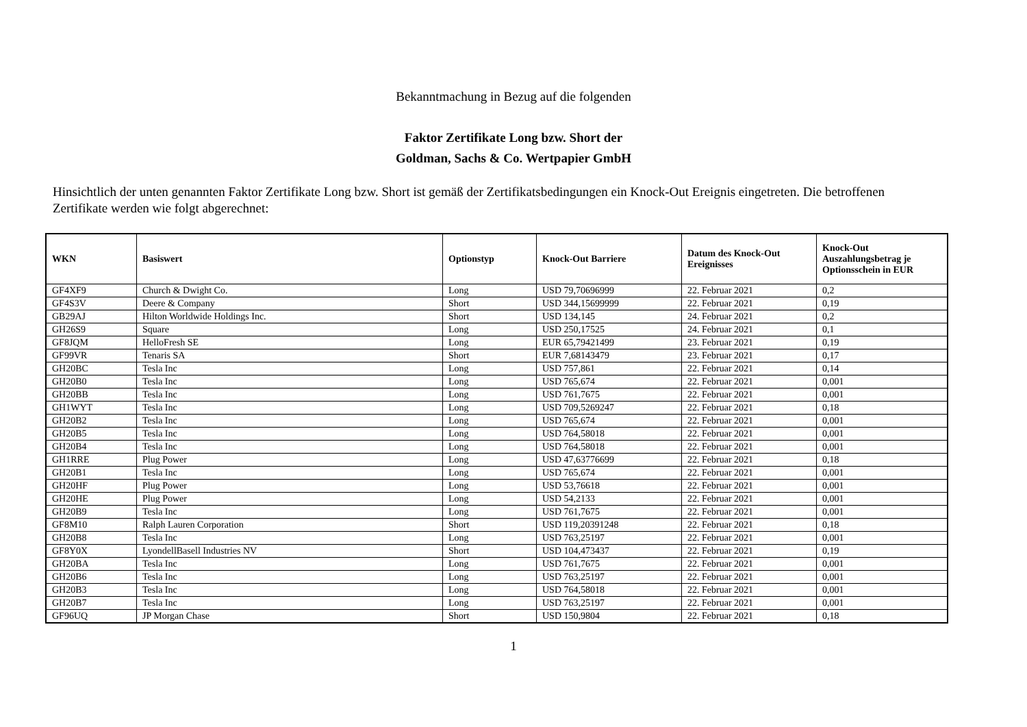Bekanntmachung in Bezug auf die folgenden
Faktor Zertifikate Long bzw. Short der
Goldman, Sachs & Co. Wertpapier GmbH
Hinsichtlich der unten genannten Faktor Zertifikate Long bzw. Short ist gemäß der Zertifikatsbedingungen ein Knock-Out Ereignis eingetreten. Die betroffenen Zertifikate werden wie folgt abgerechnet:
| WKN | Basiswert | Optionstyp | Knock-Out Barriere | Datum des Knock-Out Ereignisses | Knock-Out Auszahlungsbetrag je Optionsschein in EUR |
| --- | --- | --- | --- | --- | --- |
| GF4XF9 | Church & Dwight Co. | Long | USD 79,70696999 | 22. Februar 2021 | 0,2 |
| GF4S3V | Deere & Company | Short | USD 344,15699999 | 22. Februar 2021 | 0,19 |
| GB29AJ | Hilton Worldwide Holdings Inc. | Short | USD 134,145 | 24. Februar 2021 | 0,2 |
| GH26S9 | Square | Long | USD 250,17525 | 24. Februar 2021 | 0,1 |
| GF8JQM | HelloFresh SE | Long | EUR 65,79421499 | 23. Februar 2021 | 0,19 |
| GF99VR | Tenaris SA | Short | EUR 7,68143479 | 23. Februar 2021 | 0,17 |
| GH20BC | Tesla Inc | Long | USD 757,861 | 22. Februar 2021 | 0,14 |
| GH20B0 | Tesla Inc | Long | USD 765,674 | 22. Februar 2021 | 0,001 |
| GH20BB | Tesla Inc | Long | USD 761,7675 | 22. Februar 2021 | 0,001 |
| GH1WYT | Tesla Inc | Long | USD 709,5269247 | 22. Februar 2021 | 0,18 |
| GH20B2 | Tesla Inc | Long | USD 765,674 | 22. Februar 2021 | 0,001 |
| GH20B5 | Tesla Inc | Long | USD 764,58018 | 22. Februar 2021 | 0,001 |
| GH20B4 | Tesla Inc | Long | USD 764,58018 | 22. Februar 2021 | 0,001 |
| GH1RRE | Plug Power | Long | USD 47,63776699 | 22. Februar 2021 | 0,18 |
| GH20B1 | Tesla Inc | Long | USD 765,674 | 22. Februar 2021 | 0,001 |
| GH20HF | Plug Power | Long | USD 53,76618 | 22. Februar 2021 | 0,001 |
| GH20HE | Plug Power | Long | USD 54,2133 | 22. Februar 2021 | 0,001 |
| GH20B9 | Tesla Inc | Long | USD 761,7675 | 22. Februar 2021 | 0,001 |
| GF8M10 | Ralph Lauren Corporation | Short | USD 119,20391248 | 22. Februar 2021 | 0,18 |
| GH20B8 | Tesla Inc | Long | USD 763,25197 | 22. Februar 2021 | 0,001 |
| GF8Y0X | LyondellBasell Industries NV | Short | USD 104,473437 | 22. Februar 2021 | 0,19 |
| GH20BA | Tesla Inc | Long | USD 761,7675 | 22. Februar 2021 | 0,001 |
| GH20B6 | Tesla Inc | Long | USD 763,25197 | 22. Februar 2021 | 0,001 |
| GH20B3 | Tesla Inc | Long | USD 764,58018 | 22. Februar 2021 | 0,001 |
| GH20B7 | Tesla Inc | Long | USD 763,25197 | 22. Februar 2021 | 0,001 |
| GF96UQ | JP Morgan Chase | Short | USD 150,9804 | 22. Februar 2021 | 0,18 |
1